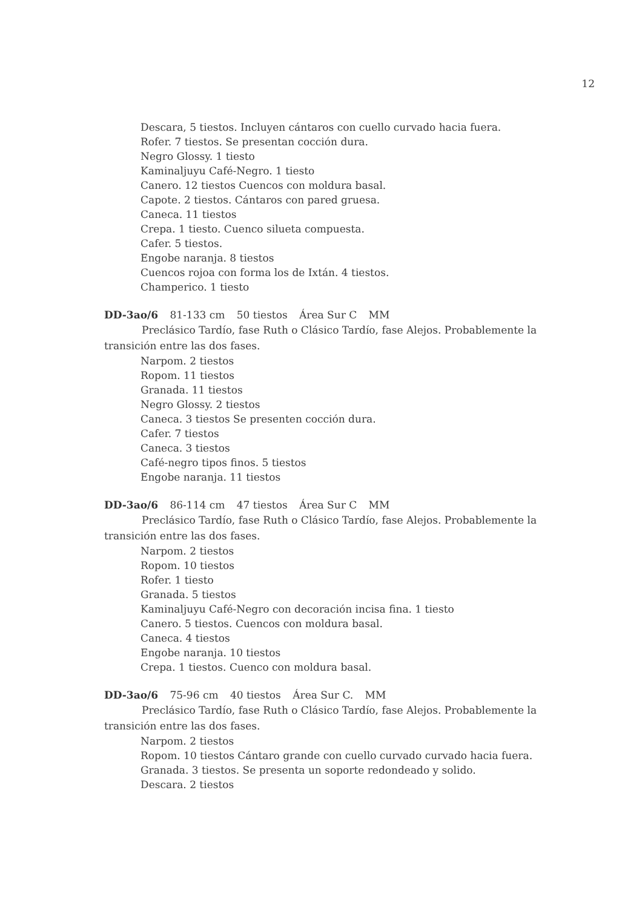12
Descara, 5 tiestos. Incluyen cántaros con cuello curvado hacia fuera.
Rofer. 7 tiestos. Se presentan cocción dura.
Negro Glossy. 1 tiesto
Kaminaljuyu Café-Negro. 1 tiesto
Canero. 12 tiestos Cuencos con moldura basal.
Capote. 2 tiestos. Cántaros con pared gruesa.
Caneca. 11 tiestos
Crepa. 1 tiesto. Cuenco silueta compuesta.
Cafer. 5 tiestos.
Engobe naranja. 8 tiestos
Cuencos rojoa con forma los de Ixtán. 4 tiestos.
Champerico. 1 tiesto
DD-3ao/6 81-133 cm 50 tiestos Área Sur C MM
Preclásico Tardío, fase Ruth o Clásico Tardío, fase Alejos. Probablemente la transición entre las dos fases.
Narpom. 2 tiestos
Ropom. 11 tiestos
Granada. 11 tiestos
Negro Glossy. 2 tiestos
Caneca. 3 tiestos Se presenten cocción dura.
Cafer. 7 tiestos
Caneca. 3 tiestos
Café-negro tipos finos. 5 tiestos
Engobe naranja. 11 tiestos
DD-3ao/6 86-114 cm 47 tiestos Área Sur C MM
Preclásico Tardío, fase Ruth o Clásico Tardío, fase Alejos. Probablemente la transición entre las dos fases.
Narpom. 2 tiestos
Ropom. 10 tiestos
Rofer. 1 tiesto
Granada. 5 tiestos
Kaminaljuyu Café-Negro con decoración incisa fina. 1 tiesto
Canero. 5 tiestos. Cuencos con moldura basal.
Caneca. 4 tiestos
Engobe naranja. 10 tiestos
Crepa. 1 tiestos. Cuenco con moldura basal.
DD-3ao/6 75-96 cm 40 tiestos Área Sur C. MM
Preclásico Tardío, fase Ruth o Clásico Tardío, fase Alejos. Probablemente la transición entre las dos fases.
Narpom. 2 tiestos
Ropom. 10 tiestos Cántaro grande con cuello curvado curvado hacia fuera.
Granada. 3 tiestos. Se presenta un soporte redondeado y solido.
Descara. 2 tiestos